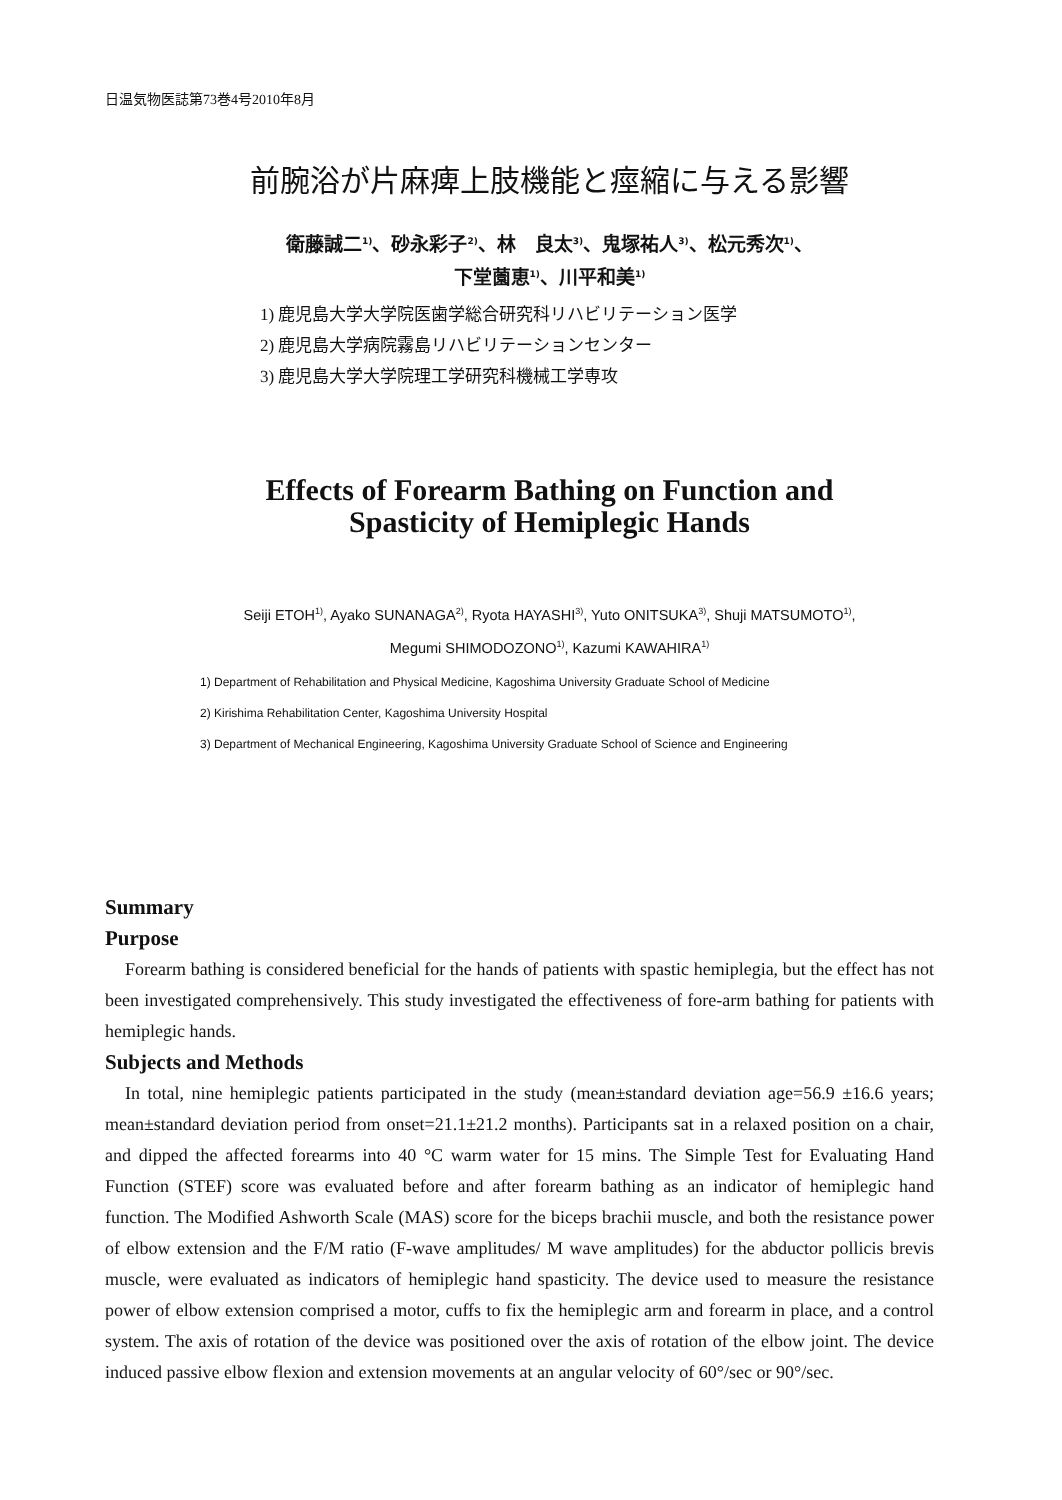日温気物医誌第73巻4号2010年8月
前腕浴が片麻痺上肢機能と痙縮に与える影響
衛藤誠二<sup>1)</sup>、砂永彩子<sup>2)</sup>、林　良太<sup>3)</sup>、鬼塚祐人<sup>3)</sup>、松元秀次<sup>1)</sup>、
下堂薗恵<sup>1)</sup>、川平和美<sup>1)</sup>
1) 鹿児島大学大学院医歯学総合研究科リハビリテーション医学
2) 鹿児島大学病院霧島リハビリテーションセンター
3) 鹿児島大学大学院理工学研究科機械工学専攻
Effects of Forearm Bathing on Function and
Spasticity of Hemiplegic Hands
Seiji ETOH<sup>1)</sup>, Ayako SUNANAGA<sup>2)</sup>, Ryota HAYASHI<sup>3)</sup>, Yuto ONITSUKA<sup>3)</sup>, Shuji MATSUMOTO<sup>1)</sup>,
Megumi SHIMODOZONO<sup>1)</sup>, Kazumi KAWAHIRA<sup>1)</sup>
1) Department of Rehabilitation and Physical Medicine, Kagoshima University Graduate School of Medicine
2) Kirishima Rehabilitation Center, Kagoshima University Hospital
3) Department of Mechanical Engineering, Kagoshima University Graduate School of Science and Engineering
Summary
Purpose
Forearm bathing is considered beneficial for the hands of patients with spastic hemiplegia, but the effect has not been investigated comprehensively. This study investigated the effectiveness of fore-arm bathing for patients with hemiplegic hands.
Subjects and Methods
In total, nine hemiplegic patients participated in the study (mean±standard deviation age=56.9 ±16.6 years; mean±standard deviation period from onset=21.1±21.2 months). Participants sat in a relaxed position on a chair, and dipped the affected forearms into 40 °C warm water for 15 mins. The Simple Test for Evaluating Hand Function (STEF) score was evaluated before and after forearm bathing as an indicator of hemiplegic hand function. The Modified Ashworth Scale (MAS) score for the biceps brachii muscle, and both the resistance power of elbow extension and the F/M ratio (F-wave amplitudes/ M wave amplitudes) for the abductor pollicis brevis muscle, were evaluated as indicators of hemiplegic hand spasticity. The device used to measure the resistance power of elbow extension comprised a motor, cuffs to fix the hemiplegic arm and forearm in place, and a control system. The axis of rotation of the device was positioned over the axis of rotation of the elbow joint. The device induced passive elbow flexion and extension movements at an angular velocity of 60°/sec or 90°/sec.